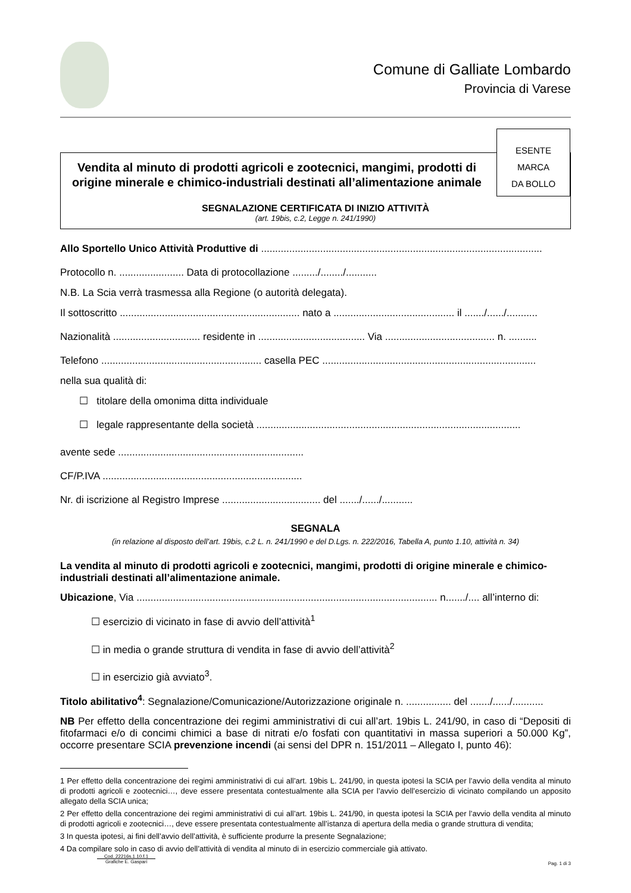Comune di Galliate Lombardo
Provincia di Varese
ESENTE
MARCA
DA BOLLO
Vendita al minuto di prodotti agricoli e zootecnici, mangimi, prodotti di origine minerale e chimico-industriali destinati all’alimentazione animale
SEGNALAZIONE CERTIFICATA DI INIZIO ATTIVITÀ
(art. 19bis, c.2, Legge n. 241/1990)
Allo Sportello Unico Attività Produttive di ....................................................................................................
Protocollo n. ....................... Data di protocollazione ........./......../...........
N.B. La Scia verrà trasmessa alla Regione (o autorità delegata).
Il sottoscritto ................................................................ nato a ........................................... il ......./....../...........
Nazionalità ............................... residente in ...................................... Via ....................................... n. ..........
Telefono ......................................................... casella PEC ............................................................................
nella sua qualità di:
☐ titolare della omonima ditta individuale
☐ legale rappresentante della società ..............................................................................................
avente sede ..................................................................
CF/P.IVA .......................................................................
Nr. di iscrizione al Registro Imprese ................................... del ......./....../...........
SEGNALA
(in relazione al disposto dell’art. 19bis, c.2 L. n. 241/1990 e del D.Lgs. n. 222/2016, Tabella A, punto 1.10, attività n. 34)
La vendita al minuto di prodotti agricoli e zootecnici, mangimi, prodotti di origine minerale e chimico-industriali destinati all’alimentazione animale.
Ubicazione, Via ........................................................................................................... n......./.... all’interno di:
☐ esercizio di vicinato in fase di avvio dell’attività<sup>1</sup>
☐ in media o grande struttura di vendita in fase di avvio dell’attività<sup>2</sup>
☐ in esercizio già avviato<sup>3</sup>.
Titolo abilitativo<sup>4</sup>: Segnalazione/Comunicazione/Autorizzazione originale n. ................ del ......./....../...........
NB Per effetto della concentrazione dei regimi amministrativi di cui all’art. 19bis L. 241/90, in caso di “Depositi di fitofarmaci e/o di concimi chimici a base di nitrati e/o fosfati con quantitativi in massa superiori a 50.000 Kg”, occorre presentare SCIA prevenzione incendi (ai sensi del DPR n. 151/2011 – Allegato I, punto 46):
1 Per effetto della concentrazione dei regimi amministrativi di cui all’art. 19bis L. 241/90, in questa ipotesi la SCIA per l’avvio della vendita al minuto di prodotti agricoli e zootecnici…, deve essere presentata contestualmente alla SCIA per l’avvio dell’esercizio di vicinato compilando un apposito allegato della SCIA unica;
2 Per effetto della concentrazione dei regimi amministrativi di cui all’art. 19bis L. 241/90, in questa ipotesi la SCIA per l’avvio della vendita al minuto di prodotti agricoli e zootecnici…, deve essere presentata contestualmente all’istanza di apertura della media o grande struttura di vendita;
3 In questa ipotesi, ai fini dell’avvio dell’attività, è sufficiente produrre la presente Segnalazione;
4 Da compilare solo in caso di avvio dell’attività di vendita al minuto di in esercizio commerciale già attivato.
Cod. 22216s.1.10.f.1
Grafiche E. Gaspari
Pag. 1 di 3